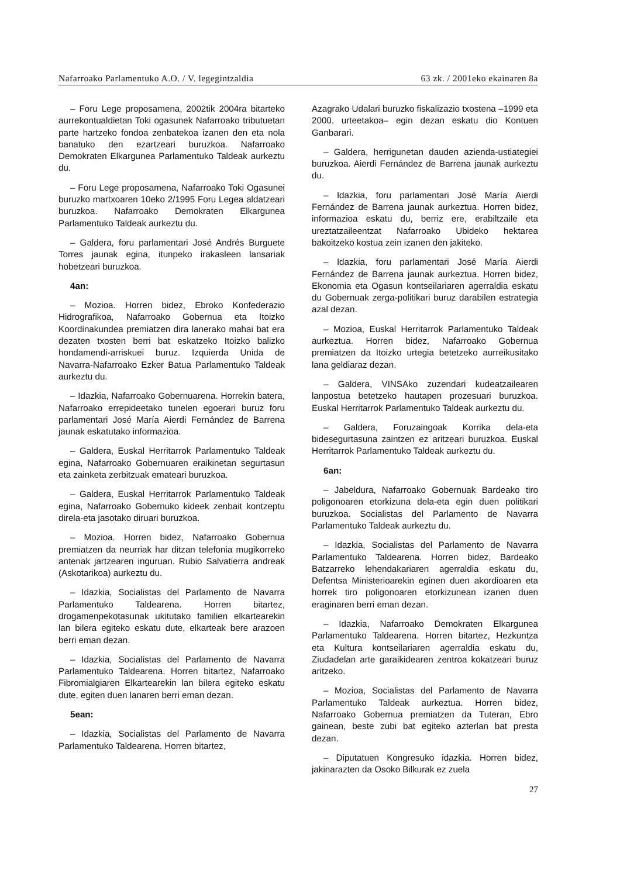Nafarroako Parlamentuko A.O. / V. legegintzaldia 63 zk. / 2001eko ekainaren 8a
– Foru Lege proposamena, 2002tik 2004ra bitarteko aurrekontualdietan Toki ogasunek Nafarroako tributuetan parte hartzeko fondoa zenbatekoa izanen den eta nola banatuko den ezartzeari buruzkoa. Nafarroako Demokraten Elkargunea Parlamentuko Taldeak aurkeztu du.
– Foru Lege proposamena, Nafarroako Toki Ogasunei buruzko martxoaren 10eko 2/1995 Foru Legea aldatzeari buruzkoa. Nafarroako Demokraten Elkargunea Parlamentuko Taldeak aurkeztu du.
– Galdera, foru parlamentari José Andrés Burguete Torres jaunak egina, itunpeko irakasleen lansariak hobetzeari buruzkoa.
4an:
– Mozioa. Horren bidez, Ebroko Konfederazio Hidrografikoa, Nafarroako Gobernua eta Itoizko Koordinakundea premiatzen dira lanerako mahai bat era dezaten txosten berri bat eskatzeko Itoizko balizko hondamendi-arriskuei buruz. Izquierda Unida de Navarra-Nafarroako Ezker Batua Parlamentuko Taldeak aurkeztu du.
– Idazkia, Nafarroako Gobernuarena. Horrekin batera, Nafarroako errepideetako tunelen egoerari buruz foru parlamentari José María Aierdi Fernández de Barrena jaunak eskatutako informazioa.
– Galdera, Euskal Herritarrok Parlamentuko Taldeak egina, Nafarroako Gobernuaren eraikinetan segurtasun eta zainketa zerbitzuak emateari buruzkoa.
– Galdera, Euskal Herritarrok Parlamentuko Taldeak egina, Nafarroako Gobernuko kideek zenbait kontzeptu direla-eta jasotako diruari buruzkoa.
– Mozioa. Horren bidez, Nafarroako Gobernua premiatzen da neurriak har ditzan telefonia mugikorreko antenak jartzearen inguruan. Rubio Salvatierra andreak (Askotarikoa) aurkeztu du.
– Idazkia, Socialistas del Parlamento de Navarra Parlamentuko Taldearena. Horren bitartez, drogamenpekotasunak ukitutako familien elkartearekin lan bilera egiteko eskatu dute, elkarteak bere arazoen berri eman dezan.
– Idazkia, Socialistas del Parlamento de Navarra Parlamentuko Taldearena. Horren bitartez, Nafarroako Fibromialgiaren Elkartearekin lan bilera egiteko eskatu dute, egiten duen lanaren berri eman dezan.
5ean:
– Idazkia, Socialistas del Parlamento de Navarra Parlamentuko Taldearena. Horren bitartez,
Azagrako Udalari buruzko fiskalizazio txostena –1999 eta 2000. urteetakoa– egin dezan eskatu dio Kontuen Ganbarari.
– Galdera, herrigunetan dauden azienda-ustiategiei buruzkoa. Aierdi Fernández de Barrena jaunak aurkeztu du.
– Idazkia, foru parlamentari José María Aierdi Fernández de Barrena jaunak aurkeztua. Horren bidez, informazioa eskatu du, berriz ere, erabiltzaile eta ureztatzaileentzat Nafarroako Ubideko hektarea bakoitzeko kostua zein izanen den jakiteko.
– Idazkia, foru parlamentari José María Aierdi Fernández de Barrena jaunak aurkeztua. Horren bidez, Ekonomia eta Ogasun kontseilariaren agerraldia eskatu du Gobernuak zerga-politikari buruz darabilen estrategia azal dezan.
– Mozioa, Euskal Herritarrok Parlamentuko Taldeak aurkeztua. Horren bidez, Nafarroako Gobernua premiatzen da Itoizko urtegia betetzeko aurreikusitako lana geldiaraz dezan.
– Galdera, VINSAko zuzendari kudeatzailearen lanpostua betetzeko hautapen prozesuari buruzkoa. Euskal Herritarrok Parlamentuko Taldeak aurkeztu du.
– Galdera, Foruzaingoak Korrika dela-eta bidesegurtasuna zaintzen ez aritzeari buruzkoa. Euskal Herritarrok Parlamentuko Taldeak aurkeztu du.
6an:
– Jabeldura, Nafarroako Gobernuak Bardeako tiro poligonoaren etorkizuna dela-eta egin duen politikari buruzkoa. Socialistas del Parlamento de Navarra Parlamentuko Taldeak aurkeztu du.
– Idazkia, Socialistas del Parlamento de Navarra Parlamentuko Taldearena. Horren bidez, Bardeako Batzarreko lehendakariaren agerraldia eskatu du, Defentsa Ministerioarekin eginen duen akordioaren eta horrek tiro poligonoaren etorkizunean izanen duen eraginaren berri eman dezan.
– Idazkia, Nafarroako Demokraten Elkargunea Parlamentuko Taldearena. Horren bitartez, Hezkuntza eta Kultura kontseilariaren agerraldia eskatu du, Ziudadelan arte garaikidearen zentroa kokatzeari buruz aritzeko.
– Mozioa, Socialistas del Parlamento de Navarra Parlamentuko Taldeak aurkeztua. Horren bidez, Nafarroako Gobernua premiatzen da Tuteran, Ebro gainean, beste zubi bat egiteko azterlan bat presta dezan.
– Diputatuen Kongresuko idazkia. Horren bidez, jakinarazten da Osoko Bilkurak ez zuela
27